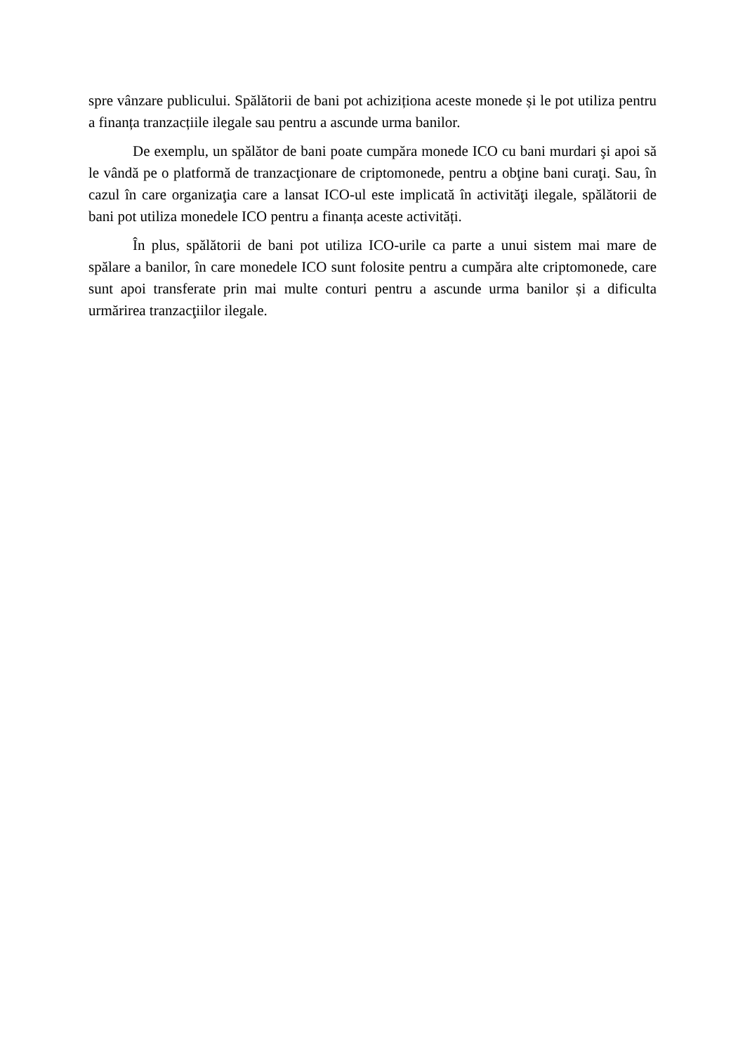spre vânzare publicului. Spălătorii de bani pot achiziționa aceste monede și le pot utiliza pentru a finanța tranzacțiile ilegale sau pentru a ascunde urma banilor.
De exemplu, un spălător de bani poate cumpăra monede ICO cu bani murdari şi apoi să le vândă pe o platformă de tranzacţionare de criptomonede, pentru a obţine bani curaţi. Sau, în cazul în care organizaţia care a lansat ICO-ul este implicată în activităţi ilegale, spălătorii de bani pot utiliza monedele ICO pentru a finanța aceste activități.
În plus, spălătorii de bani pot utiliza ICO-urile ca parte a unui sistem mai mare de spălare a banilor, în care monedele ICO sunt folosite pentru a cumpăra alte criptomonede, care sunt apoi transferate prin mai multe conturi pentru a ascunde urma banilor și a dificulta urmărirea tranzacţiilor ilegale.